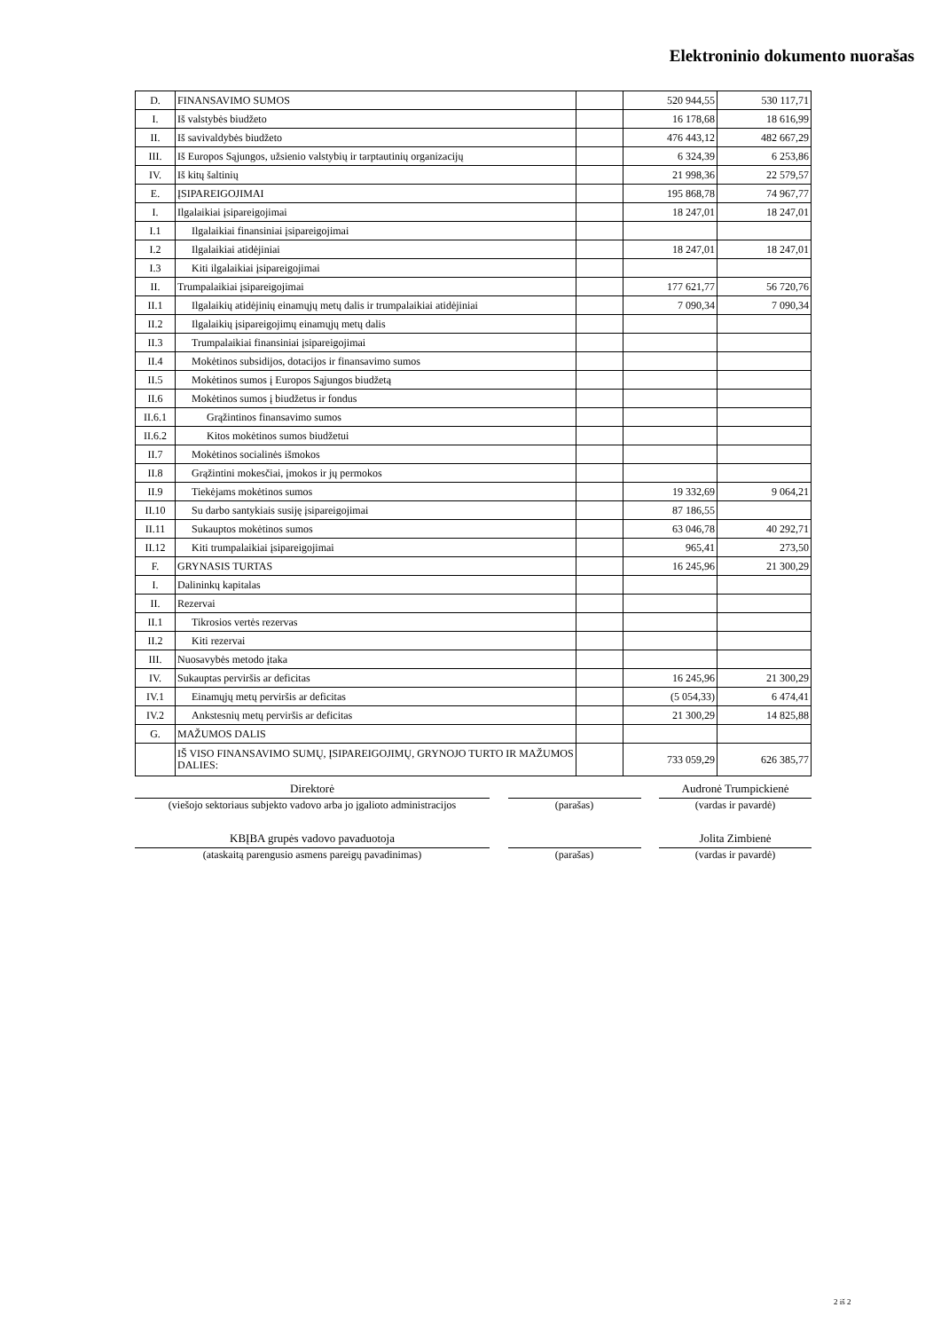Elektroninio dokumento nuorašas
| D. | FINANSAVIMO SUMOS | | 520 944,55 | 530 117,71 |
| I. | Iš valstybės biudžeto | | 16 178,68 | 18 616,99 |
| II. | Iš savivaldybės biudžeto | | 476 443,12 | 482 667,29 |
| III. | Iš Europos Sąjungos, užsienio valstybių ir tarptautinių organizacijų | | 6 324,39 | 6 253,86 |
| IV. | Iš kitų šaltinių | | 21 998,36 | 22 579,57 |
| E. | ĮSIPAREIGOJIMAI | | 195 868,78 | 74 967,77 |
| I. | Ilgalaikiai įsipareigojimai | | 18 247,01 | 18 247,01 |
| I.1 | Ilgalaikiai finansiniai įsipareigojimai | | | |
| I.2 | Ilgalaikiai atidėjiniai | | 18 247,01 | 18 247,01 |
| I.3 | Kiti ilgalaikiai įsipareigojimai | | | |
| II. | Trumpalaikiai įsipareigojimai | | 177 621,77 | 56 720,76 |
| II.1 | Ilgalaikių atidėjinių einamųjų metų dalis ir trumpalaikiai atidėjiniai | | 7 090,34 | 7 090,34 |
| II.2 | Ilgalaikių įsipareigojimų einamųjų metų dalis | | | |
| II.3 | Trumpalaikiai finansiniai įsipareigojimai | | | |
| II.4 | Mokėtinos subsidijos, dotacijos ir finansavimo sumos | | | |
| II.5 | Mokėtinos sumos į Europos Sąjungos biudžetą | | | |
| II.6 | Mokėtinos sumos į biudžetus ir fondus | | | |
| II.6.1 | Grąžintinos finansavimo sumos | | | |
| II.6.2 | Kitos mokėtinos sumos biudžetui | | | |
| II.7 | Mokėtinos socialinės išmokos | | | |
| II.8 | Grąžintini mokesčiai, įmokos ir jų permokos | | | |
| II.9 | Tiekėjams mokėtinos sumos | | 19 332,69 | 9 064,21 |
| II.10 | Su darbo santykiais susiję įsipareigojimai | | 87 186,55 | |
| II.11 | Sukauptos mokėtinos sumos | | 63 046,78 | 40 292,71 |
| II.12 | Kiti trumpalaikiai įsipareigojimai | | 965,41 | 273,50 |
| F. | GRYNASIS TURTAS | | 16 245,96 | 21 300,29 |
| I. | Dalininkų kapitalas | | | |
| II. | Rezervai | | | |
| II.1 | Tikrosios vertės rezervas | | | |
| II.2 | Kiti rezervai | | | |
| III. | Nuosavybės metodo įtaka | | | |
| IV. | Sukauptas perviršis ar deficitas | | 16 245,96 | 21 300,29 |
| IV.1 | Einamųjų metų perviršis ar deficitas | | (5 054,33) | 6 474,41 |
| IV.2 | Ankstesnių metų perviršis ar deficitas | | 21 300,29 | 14 825,88 |
| G. | MAŽUMOS DALIS | | | |
| | IŠ VISO FINANSAVIMO SUMŲ, ĮSIPAREIGOJIMŲ, GRYNOJO TURTO IR MAŽUMOS DALIES: | | 733 059,29 | 626 385,77 |
Direktorė
(viešojo sektoriaus subjekto vadovo arba jo įgalioto administracijos
(parašas)
Audronė Trumpickienė
(vardas ir pavardė)
KBĮBA grupės vadovo pavaduotoja
(ataskaitą parengusio asmens pareigų pavadinimas)
(parašas)
Jolita Zimbienė
(vardas ir pavardė)
2 iš 2